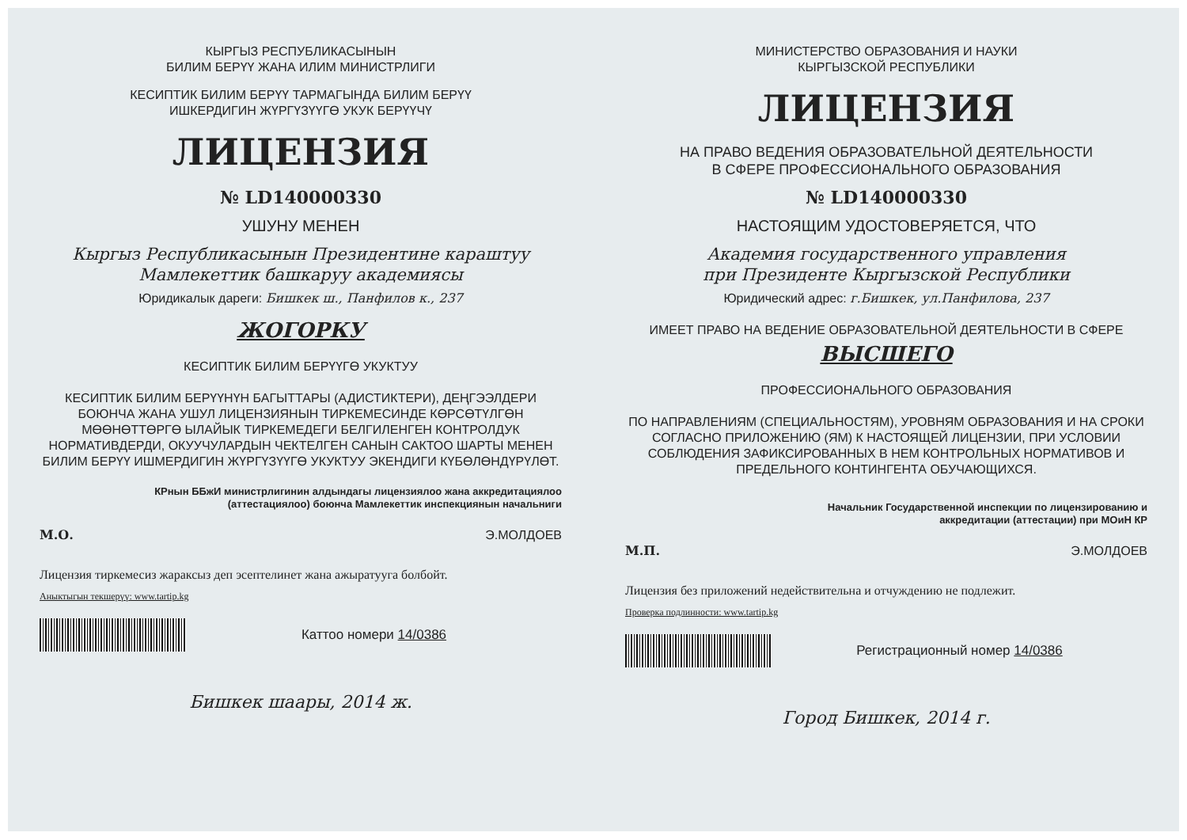КЫРГЫЗ РЕСПУБЛИКАСЫНЫН
БИЛИМ БЕРҮҮ ЖАНА ИЛИМ МИНИСТРЛИГИ
КЕСИПТИК БИЛИМ БЕРҮҮ ТАРМАГЫНДА БИЛИМ БЕРҮҮ
ИШКЕРДИГИН ЖҮРГҮЗҮҮГӨ УКУК БЕРҮҮЧҮ
ЛИЦЕНЗИЯ
№ LD140000330
УШУНУ МЕНЕН
Кыргыз Республикасынын Президентине караштуу
Мамлекеттик башкаруу академиясы
Юридикалык дареги: Бишкек ш., Панфилов к., 237
ЖОГОРКУ
КЕСИПТИК БИЛИМ БЕРҮҮГӨ УКУКТУУ
КЕСИПТИК БИЛИМ БЕРҮҮНҮН БАГЫТТАРЫ (АДИСТИКТЕРИ), ДЕҢГЭЭЛДЕРИ БОЮНЧА ЖАНА УШУЛ ЛИЦЕНЗИЯНЫН ТИРКЕМЕСИНДЕ КӨРСӨТҮЛГӨН МӨӨНӨТТӨРГӨ ЫЛАЙЫК ТИРКЕМЕДЕГИ БЕЛГИЛЕНГЕН КОНТРОЛДУК НОРМАТИВДЕРДИ, ОКУУЧУЛАРДЫН ЧЕКТЕЛГЕН САНЫН САКТОО ШАРТЫ МЕНЕН БИЛИМ БЕРҮҮ ИШМЕРДИГИН ЖҮРГҮЗҮҮГӨ УКУКТУУ ЭКЕНДИГИ КҮБӨЛӨНДҮРҮЛӨТ.
КРнын ББжИ министрлигинин алдындагы лицензиялоо жана аккредитациялоо
(аттестациялоо) боюнча Мамлекеттик инспекциянын начальниги
М.О. Э.МОЛДОЕВ
Лицензия тиркемесиз жараксыз деп эсептелинет жана ажыратууга болбойт.
Аныктыгын текшерүү: www.tartip.kg
Каттоо номери 14/0386
Бишкек шаары, 2014 ж.
МИНИСТЕРСТВО ОБРАЗОВАНИЯ И НАУКИ
КЫРГЫЗСКОЙ РЕСПУБЛИКИ
ЛИЦЕНЗИЯ
НА ПРАВО ВЕДЕНИЯ ОБРАЗОВАТЕЛЬНОЙ ДЕЯТЕЛЬНОСТИ
В СФЕРЕ ПРОФЕССИОНАЛЬНОГО ОБРАЗОВАНИЯ
№ LD140000330
НАСТОЯЩИМ УДОСТОВЕРЯЕТСЯ, ЧТО
Академия государственного управления
при Президенте Кыргызской Республики
Юридический адрес: г.Бишкек, ул.Панфилова, 237
ИМЕЕТ ПРАВО НА ВЕДЕНИЕ ОБРАЗОВАТЕЛЬНОЙ ДЕЯТЕЛЬНОСТИ В СФЕРЕ
ВЫСШЕГО
ПРОФЕССИОНАЛЬНОГО ОБРАЗОВАНИЯ
ПО НАПРАВЛЕНИЯМ (СПЕЦИАЛЬНОСТЯМ), УРОВНЯМ ОБРАЗОВАНИЯ И НА СРОКИ СОГЛАСНО ПРИЛОЖЕНИЮ (ЯМ) К НАСТОЯЩЕЙ ЛИЦЕНЗИИ, ПРИ УСЛОВИИ СОБЛЮДЕНИЯ ЗАФИКСИРОВАННЫХ В НЕМ КОНТРОЛЬНЫХ НОРМАТИВОВ И ПРЕДЕЛЬНОГО КОНТИНГЕНТА ОБУЧАЮЩИХСЯ.
Начальник Государственной инспекции по лицензированию и
аккредитации (аттестации) при МОиН КР
М.П. Э.МОЛДОЕВ
Лицензия без приложений недействительна и отчуждению не подлежит.
Проверка подлинности: www.tartip.kg
Регистрационный номер 14/0386
Город Бишкек, 2014 г.